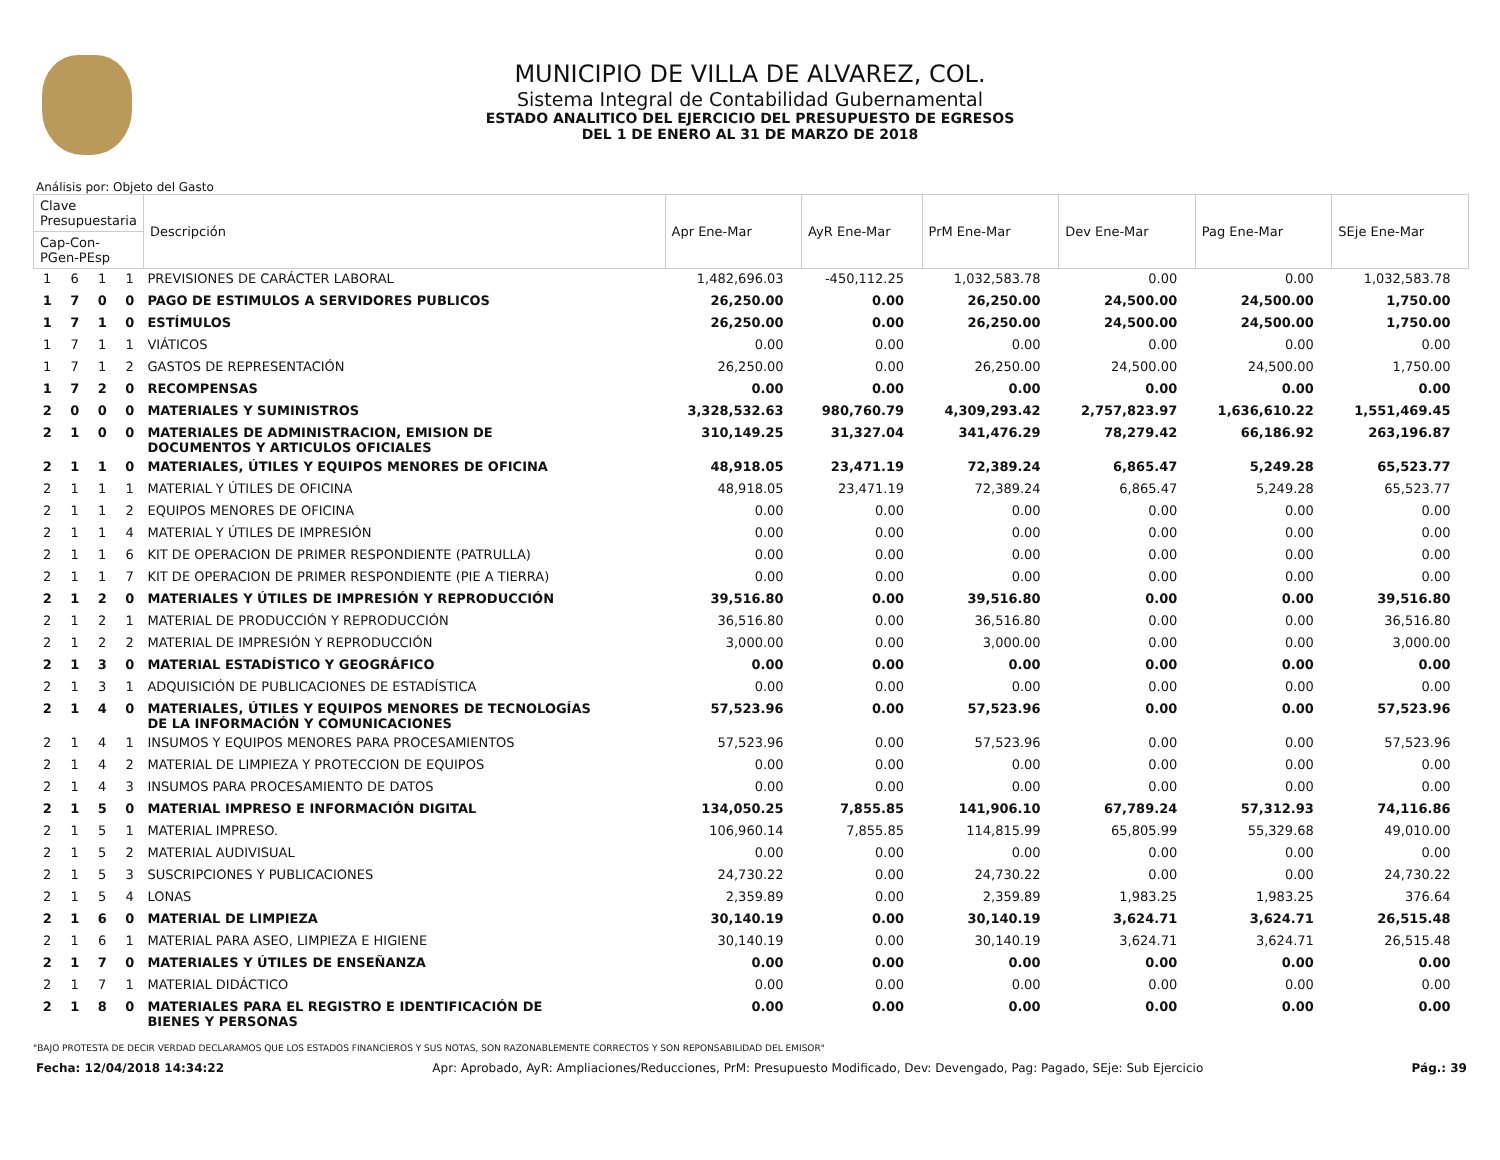MUNICIPIO DE VILLA DE ALVAREZ, COL.
Sistema Integral de Contabilidad Gubernamental
ESTADO ANALITICO DEL EJERCICIO DEL PRESUPUESTO DE EGRESOS
DEL 1 DE ENERO AL 31 DE MARZO DE 2018
Análisis por: Objeto del Gasto
| Clave Presupuestaria | | | | Descripción | Apr Ene-Mar | AyR Ene-Mar | PrM Ene-Mar | Dev Ene-Mar | Pag Ene-Mar | SEje Ene-Mar |
| --- | --- | --- | --- | --- | --- | --- | --- | --- | --- | --- |
| Cap-Con-PGen-PEsp | | | | | | | | | | |
| 1 | 6 | 1 | 1 | PREVISIONES DE CARÁCTER LABORAL | 1,482,696.03 | -450,112.25 | 1,032,583.78 | 0.00 | 0.00 | 1,032,583.78 |
| 1 | 7 | 0 | 0 | PAGO DE ESTIMULOS A SERVIDORES PUBLICOS | 26,250.00 | 0.00 | 26,250.00 | 24,500.00 | 24,500.00 | 1,750.00 |
| 1 | 7 | 1 | 0 | ESTÍMULOS | 26,250.00 | 0.00 | 26,250.00 | 24,500.00 | 24,500.00 | 1,750.00 |
| 1 | 7 | 1 | 1 | VIÁTICOS | 0.00 | 0.00 | 0.00 | 0.00 | 0.00 | 0.00 |
| 1 | 7 | 1 | 2 | GASTOS DE REPRESENTACIÓN | 26,250.00 | 0.00 | 26,250.00 | 24,500.00 | 24,500.00 | 1,750.00 |
| 1 | 7 | 2 | 0 | RECOMPENSAS | 0.00 | 0.00 | 0.00 | 0.00 | 0.00 | 0.00 |
| 2 | 0 | 0 | 0 | MATERIALES Y SUMINISTROS | 3,328,532.63 | 980,760.79 | 4,309,293.42 | 2,757,823.97 | 1,636,610.22 | 1,551,469.45 |
| 2 | 1 | 0 | 0 | MATERIALES DE ADMINISTRACION, EMISION DE DOCUMENTOS Y ARTICULOS OFICIALES | 310,149.25 | 31,327.04 | 341,476.29 | 78,279.42 | 66,186.92 | 263,196.87 |
| 2 | 1 | 1 | 0 | MATERIALES, ÚTILES Y EQUIPOS MENORES DE OFICINA | 48,918.05 | 23,471.19 | 72,389.24 | 6,865.47 | 5,249.28 | 65,523.77 |
| 2 | 1 | 1 | 1 | MATERIAL Y ÚTILES DE OFICINA | 48,918.05 | 23,471.19 | 72,389.24 | 6,865.47 | 5,249.28 | 65,523.77 |
| 2 | 1 | 1 | 2 | EQUIPOS MENORES DE OFICINA | 0.00 | 0.00 | 0.00 | 0.00 | 0.00 | 0.00 |
| 2 | 1 | 1 | 4 | MATERIAL Y ÚTILES DE IMPRESIÓN | 0.00 | 0.00 | 0.00 | 0.00 | 0.00 | 0.00 |
| 2 | 1 | 1 | 6 | KIT DE OPERACION DE PRIMER RESPONDIENTE (PATRULLA) | 0.00 | 0.00 | 0.00 | 0.00 | 0.00 | 0.00 |
| 2 | 1 | 1 | 7 | KIT DE OPERACION DE PRIMER RESPONDIENTE (PIE A TIERRA) | 0.00 | 0.00 | 0.00 | 0.00 | 0.00 | 0.00 |
| 2 | 1 | 2 | 0 | MATERIALES Y ÚTILES DE IMPRESIÓN Y REPRODUCCIÓN | 39,516.80 | 0.00 | 39,516.80 | 0.00 | 0.00 | 39,516.80 |
| 2 | 1 | 2 | 1 | MATERIAL DE PRODUCCIÓN Y REPRODUCCIÓN | 36,516.80 | 0.00 | 36,516.80 | 0.00 | 0.00 | 36,516.80 |
| 2 | 1 | 2 | 2 | MATERIAL DE IMPRESIÓN Y REPRODUCCIÓN | 3,000.00 | 0.00 | 3,000.00 | 0.00 | 0.00 | 3,000.00 |
| 2 | 1 | 3 | 0 | MATERIAL ESTADÍSTICO Y GEOGRÁFICO | 0.00 | 0.00 | 0.00 | 0.00 | 0.00 | 0.00 |
| 2 | 1 | 3 | 1 | ADQUISICIÓN DE PUBLICACIONES DE ESTADÍSTICA | 0.00 | 0.00 | 0.00 | 0.00 | 0.00 | 0.00 |
| 2 | 1 | 4 | 0 | MATERIALES, ÚTILES Y EQUIPOS MENORES DE TECNOLOGÍAS DE LA INFORMACIÓN Y COMUNICACIONES | 57,523.96 | 0.00 | 57,523.96 | 0.00 | 0.00 | 57,523.96 |
| 2 | 1 | 4 | 1 | INSUMOS Y EQUIPOS MENORES PARA PROCESAMIENTOS | 57,523.96 | 0.00 | 57,523.96 | 0.00 | 0.00 | 57,523.96 |
| 2 | 1 | 4 | 2 | MATERIAL DE LIMPIEZA Y PROTECCION DE EQUIPOS | 0.00 | 0.00 | 0.00 | 0.00 | 0.00 | 0.00 |
| 2 | 1 | 4 | 3 | INSUMOS PARA PROCESAMIENTO DE DATOS | 0.00 | 0.00 | 0.00 | 0.00 | 0.00 | 0.00 |
| 2 | 1 | 5 | 0 | MATERIAL IMPRESO E INFORMACIÓN DIGITAL | 134,050.25 | 7,855.85 | 141,906.10 | 67,789.24 | 57,312.93 | 74,116.86 |
| 2 | 1 | 5 | 1 | MATERIAL IMPRESO. | 106,960.14 | 7,855.85 | 114,815.99 | 65,805.99 | 55,329.68 | 49,010.00 |
| 2 | 1 | 5 | 2 | MATERIAL AUDIVISUAL | 0.00 | 0.00 | 0.00 | 0.00 | 0.00 | 0.00 |
| 2 | 1 | 5 | 3 | SUSCRIPCIONES Y PUBLICACIONES | 24,730.22 | 0.00 | 24,730.22 | 0.00 | 0.00 | 24,730.22 |
| 2 | 1 | 5 | 4 | LONAS | 2,359.89 | 0.00 | 2,359.89 | 1,983.25 | 1,983.25 | 376.64 |
| 2 | 1 | 6 | 0 | MATERIAL DE LIMPIEZA | 30,140.19 | 0.00 | 30,140.19 | 3,624.71 | 3,624.71 | 26,515.48 |
| 2 | 1 | 6 | 1 | MATERIAL PARA ASEO, LIMPIEZA E HIGIENE | 30,140.19 | 0.00 | 30,140.19 | 3,624.71 | 3,624.71 | 26,515.48 |
| 2 | 1 | 7 | 0 | MATERIALES Y ÚTILES DE ENSEÑANZA | 0.00 | 0.00 | 0.00 | 0.00 | 0.00 | 0.00 |
| 2 | 1 | 7 | 1 | MATERIAL DIDÁCTICO | 0.00 | 0.00 | 0.00 | 0.00 | 0.00 | 0.00 |
| 2 | 1 | 8 | 0 | MATERIALES PARA EL REGISTRO E IDENTIFICACIÓN DE BIENES Y PERSONAS | 0.00 | 0.00 | 0.00 | 0.00 | 0.00 | 0.00 |
"BAJO PROTESTA DE DECIR VERDAD DECLARAMOS QUE LOS ESTADOS FINANCIEROS Y SUS NOTAS, SON RAZONABLEMENTE CORRECTOS Y SON REPONSABILIDAD DEL EMISOR"
Fecha: 12/04/2018 14:34:22 Apr: Aprobado, AyR: Ampliaciones/Reducciones, PrM: Presupuesto Modificado, Dev: Devengado, Pag: Pagado, SEje: Sub Ejercicio Pág.: 39